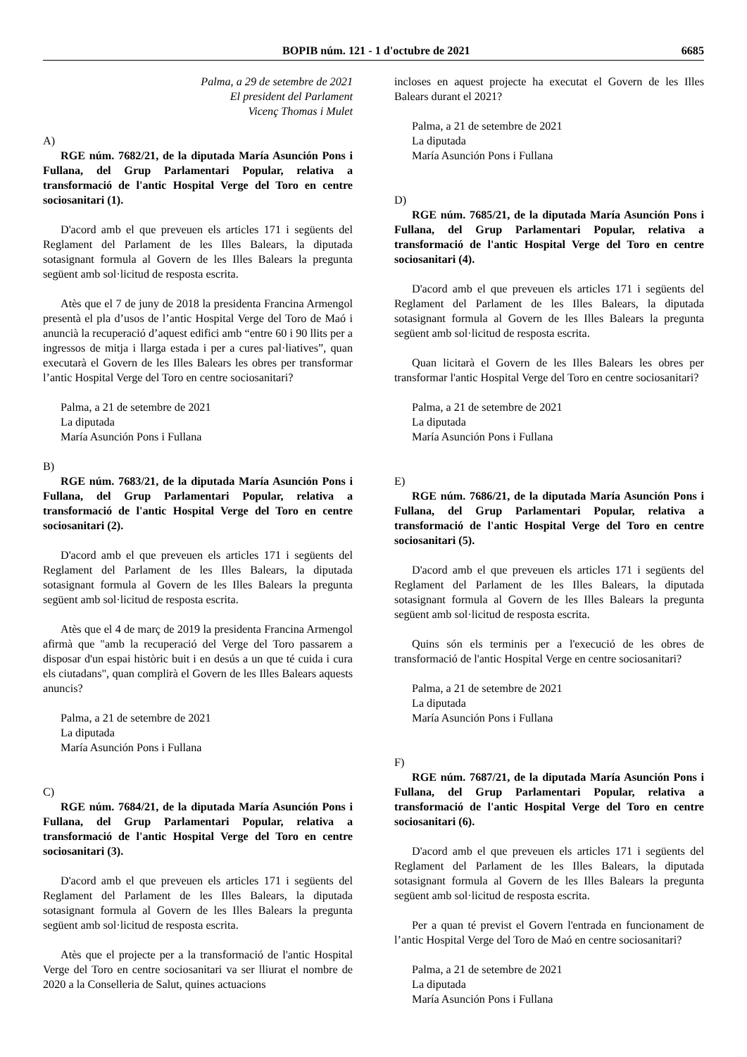BOPIB núm. 121 - 1 d'octubre de 2021
6685
Palma, a 29 de setembre de 2021
El president del Parlament
Vicenç Thomas i Mulet
A)
RGE núm. 7682/21, de la diputada María Asunción Pons i Fullana, del Grup Parlamentari Popular, relativa a transformació de l'antic Hospital Verge del Toro en centre sociosanitari (1).
D'acord amb el que preveuen els articles 171 i següents del Reglament del Parlament de les Illes Balears, la diputada sotasignant formula al Govern de les Illes Balears la pregunta següent amb sol·licitud de resposta escrita.
Atès que el 7 de juny de 2018 la presidenta Francina Armengol presentà el pla d’usos de l’antic Hospital Verge del Toro de Maó i anuncià la recuperació d’aquest edifici amb “entre 60 i 90 llits per a ingressos de mitja i llarga estada i per a cures pal·liatives”, quan executarà el Govern de les Illes Balears les obres per transformar l’antic Hospital Verge del Toro en centre sociosanitari?
Palma, a 21 de setembre de 2021
La diputada
María Asunción Pons i Fullana
B)
RGE núm. 7683/21, de la diputada María Asunción Pons i Fullana, del Grup Parlamentari Popular, relativa a transformació de l'antic Hospital Verge del Toro en centre sociosanitari (2).
D'acord amb el que preveuen els articles 171 i següents del Reglament del Parlament de les Illes Balears, la diputada sotasignant formula al Govern de les Illes Balears la pregunta següent amb sol·licitud de resposta escrita.
Atès que el 4 de març de 2019 la presidenta Francina Armengol afirmà que "amb la recuperació del Verge del Toro passarem a disposar d'un espai històric buit i en desús a un que té cuida i cura els ciutadans", quan complirà el Govern de les Illes Balears aquests anuncis?
Palma, a 21 de setembre de 2021
La diputada
María Asunción Pons i Fullana
C)
RGE núm. 7684/21, de la diputada María Asunción Pons i Fullana, del Grup Parlamentari Popular, relativa a transformació de l'antic Hospital Verge del Toro en centre sociosanitari (3).
D'acord amb el que preveuen els articles 171 i següents del Reglament del Parlament de les Illes Balears, la diputada sotasignant formula al Govern de les Illes Balears la pregunta següent amb sol·licitud de resposta escrita.
Atès que el projecte per a la transformació de l'antic Hospital Verge del Toro en centre sociosanitari va ser lliurat el nombre de 2020 a la Conselleria de Salut, quines actuacions
incloses en aquest projecte ha executat el Govern de les Illes Balears durant el 2021?
Palma, a 21 de setembre de 2021
La diputada
María Asunción Pons i Fullana
D)
RGE núm. 7685/21, de la diputada María Asunción Pons i Fullana, del Grup Parlamentari Popular, relativa a transformació de l'antic Hospital Verge del Toro en centre sociosanitari (4).
D'acord amb el que preveuen els articles 171 i següents del Reglament del Parlament de les Illes Balears, la diputada sotasignant formula al Govern de les Illes Balears la pregunta següent amb sol·licitud de resposta escrita.
Quan licitarà el Govern de les Illes Balears les obres per transformar l'antic Hospital Verge del Toro en centre sociosanitari?
Palma, a 21 de setembre de 2021
La diputada
María Asunción Pons i Fullana
E)
RGE núm. 7686/21, de la diputada María Asunción Pons i Fullana, del Grup Parlamentari Popular, relativa a transformació de l'antic Hospital Verge del Toro en centre sociosanitari (5).
D'acord amb el que preveuen els articles 171 i següents del Reglament del Parlament de les Illes Balears, la diputada sotasignant formula al Govern de les Illes Balears la pregunta següent amb sol·licitud de resposta escrita.
Quins són els terminis per a l'execució de les obres de transformació de l'antic Hospital Verge en centre sociosanitari?
Palma, a 21 de setembre de 2021
La diputada
María Asunción Pons i Fullana
F)
RGE núm. 7687/21, de la diputada María Asunción Pons i Fullana, del Grup Parlamentari Popular, relativa a transformació de l'antic Hospital Verge del Toro en centre sociosanitari (6).
D'acord amb el que preveuen els articles 171 i següents del Reglament del Parlament de les Illes Balears, la diputada sotasignant formula al Govern de les Illes Balears la pregunta següent amb sol·licitud de resposta escrita.
Per a quan té previst el Govern l'entrada en funcionament de l’antic Hospital Verge del Toro de Maó en centre sociosanitari?
Palma, a 21 de setembre de 2021
La diputada
María Asunción Pons i Fullana